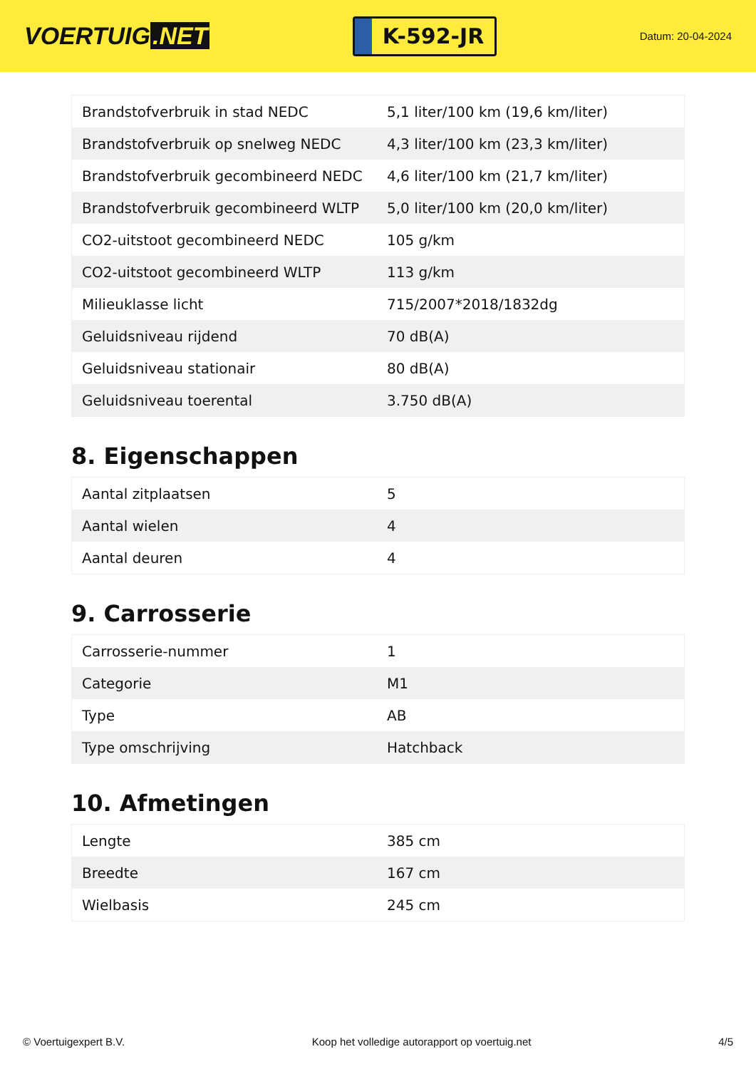VOERTUIG.NET
K-592-JR
Datum: 20-04-2024
| Brandstofverbruik in stad NEDC | 5,1 liter/100 km (19,6 km/liter) |
| Brandstofverbruik op snelweg NEDC | 4,3 liter/100 km (23,3 km/liter) |
| Brandstofverbruik gecombineerd NEDC | 4,6 liter/100 km (21,7 km/liter) |
| Brandstofverbruik gecombineerd WLTP | 5,0 liter/100 km (20,0 km/liter) |
| CO2-uitstoot gecombineerd NEDC | 105 g/km |
| CO2-uitstoot gecombineerd WLTP | 113 g/km |
| Milieuklasse licht | 715/2007*2018/1832dg |
| Geluidsniveau rijdend | 70 dB(A) |
| Geluidsniveau stationair | 80 dB(A) |
| Geluidsniveau toerental | 3.750 dB(A) |
8. Eigenschappen
| Aantal zitplaatsen | 5 |
| Aantal wielen | 4 |
| Aantal deuren | 4 |
9. Carrosserie
| Carrosserie-nummer | 1 |
| Categorie | M1 |
| Type | AB |
| Type omschrijving | Hatchback |
10. Afmetingen
| Lengte | 385 cm |
| Breedte | 167 cm |
| Wielbasis | 245 cm |
© Voertuigexpert B.V. Koop het volledige autorapport op voertuig.net 4/5